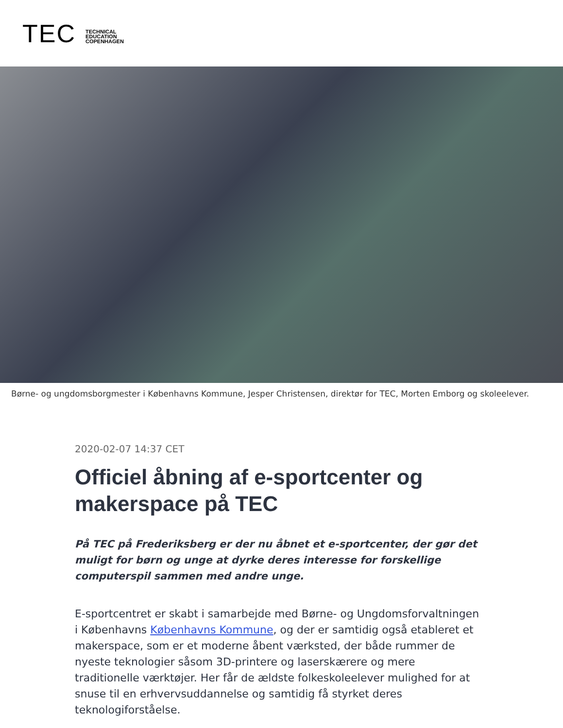TEC
TECHNICAL
EDUCATION
COPENHAGEN
Børne- og ungdomsborgmester i Københavns Kommune, Jesper Christensen, direktør for TEC, Morten Emborg og skoleelever.
2020-02-07 14:37 CET
Officiel åbning af e-sportcenter og makerspace på TEC
På TEC på Frederiksberg er der nu åbnet et e-sportcenter, der gør det muligt for børn og unge at dyrke deres interesse for forskellige computerspil sammen med andre unge.
E-sportcentret er skabt i samarbejde med Børne- og Ungdomsforvaltningen i Københavns Københavns Kommune, og der er samtidig også etableret et makerspace, som er et moderne åbent værksted, der både rummer de nyeste teknologier såsom 3D-printere og laserskærere og mere traditionelle værktøjer. Her får de ældste folkeskoleelever mulighed for at snuse til en erhvervsuddannelse og samtidig få styrket deres teknologiforståelse.